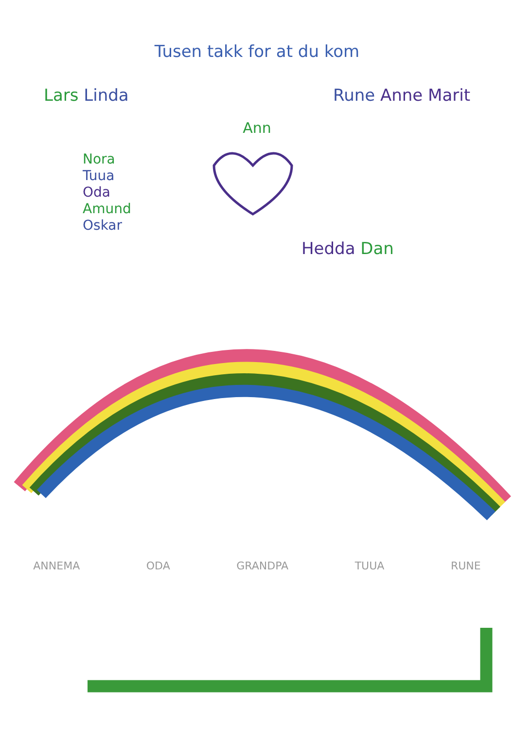Tusen takk for at du kom
Lars Linda Rune Anne Marit
Ann
Nora
Tuua
Oda
Amund
Oskar
Hedda Dan
ANNEMA ODA GRANDPA TUUA RUNE